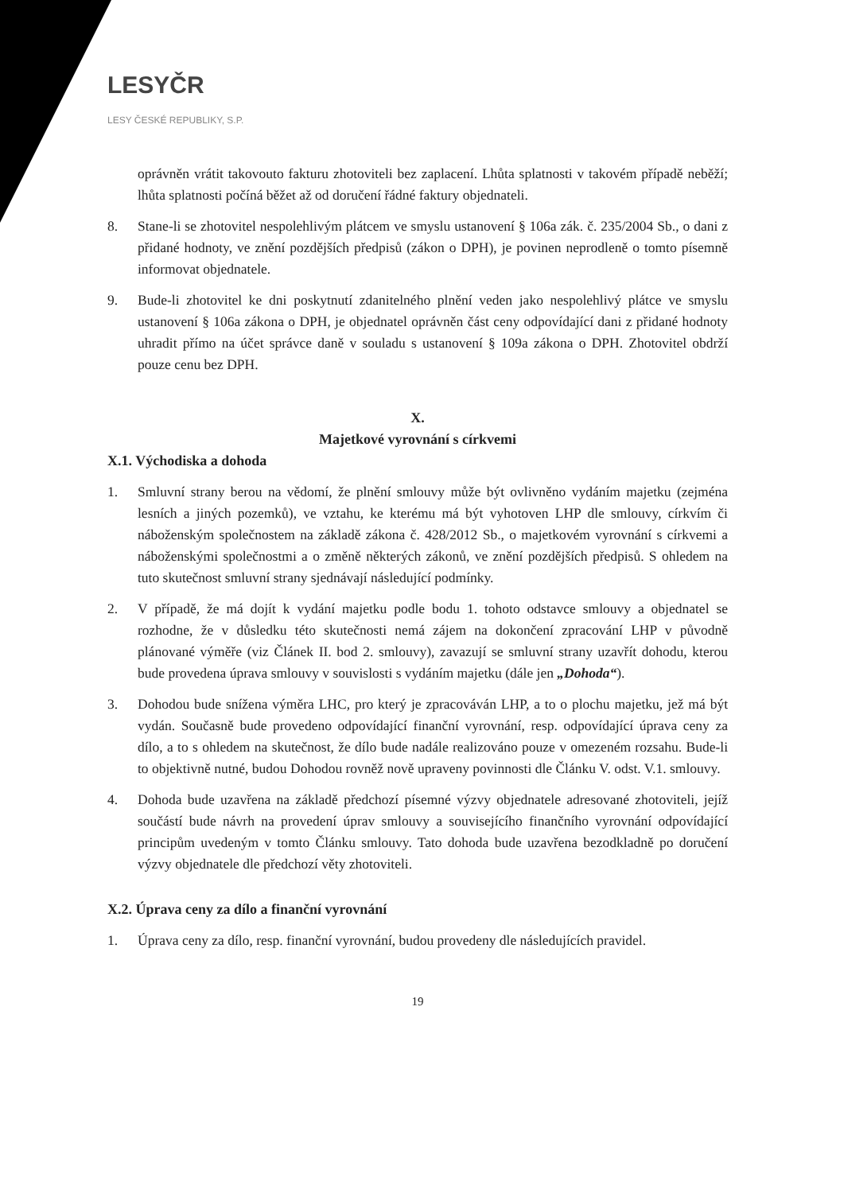LESYČR
LESY ČESKÉ REPUBLIKY, S.P.
oprávněn vrátit takovouto fakturu zhotoviteli bez zaplacení. Lhůta splatnosti v takovém případě neběží; lhůta splatnosti počíná běžet až od doručení řádné faktury objednateli.
8. Stane-li se zhotovitel nespolehlivým plátcem ve smyslu ustanovení § 106a zák. č. 235/2004 Sb., o dani z přidané hodnoty, ve znění pozdějších předpisů (zákon o DPH), je povinen neprodleně o tomto písemně informovat objednatele.
9. Bude-li zhotovitel ke dni poskytnutí zdanitelného plnění veden jako nespolehlivý plátce ve smyslu ustanovení § 106a zákona o DPH, je objednatel oprávněn část ceny odpovídající dani z přidané hodnoty uhradit přímo na účet správce daně v souladu s ustanovení § 109a zákona o DPH. Zhotovitel obdrží pouze cenu bez DPH.
X.
Majetkové vyrovnání s církvemi
X.1. Východiska a dohoda
1. Smluvní strany berou na vědomí, že plnění smlouvy může být ovlivněno vydáním majetku (zejména lesních a jiných pozemků), ve vztahu, ke kterému má být vyhotoven LHP dle smlouvy, církvím či náboženským společnostem na základě zákona č. 428/2012 Sb., o majetkovém vyrovnání s církvemi a náboženskými společnostmi a o změně některých zákonů, ve znění pozdějších předpisů. S ohledem na tuto skutečnost smluvní strany sjednávají následující podmínky.
2. V případě, že má dojít k vydání majetku podle bodu 1. tohoto odstavce smlouvy a objednatel se rozhodne, že v důsledku této skutečnosti nemá zájem na dokončení zpracování LHP v původně plánované výměře (viz Článek II. bod 2. smlouvy), zavazují se smluvní strany uzavřít dohodu, kterou bude provedena úprava smlouvy v souvislosti s vydáním majetku (dále jen „Dohoda“).
3. Dohodou bude snížena výměra LHC, pro který je zpracováván LHP, a to o plochu majetku, jež má být vydán. Současně bude provedeno odpovídající finanční vyrovnání, resp. odpovídající úprava ceny za dílo, a to s ohledem na skutečnost, že dílo bude nadále realizováno pouze v omezeném rozsahu. Bude-li to objektivně nutné, budou Dohodou rovněž nově upraveny povinnosti dle Článku V. odst. V.1. smlouvy.
4. Dohoda bude uzavřena na základě předchozí písemné výzvy objednatele adresované zhotoviteli, jejíž součástí bude návrh na provedení úprav smlouvy a souvisejícího finančního vyrovnání odpovídající principům uvedeným v tomto Článku smlouvy. Tato dohoda bude uzavřena bezodkladně po doručení výzvy objednatele dle předchozí věty zhotoviteli.
X.2. Úprava ceny za dílo a finanční vyrovnání
1. Úprava ceny za dílo, resp. finanční vyrovnání, budou provedeny dle následujících pravidel.
19